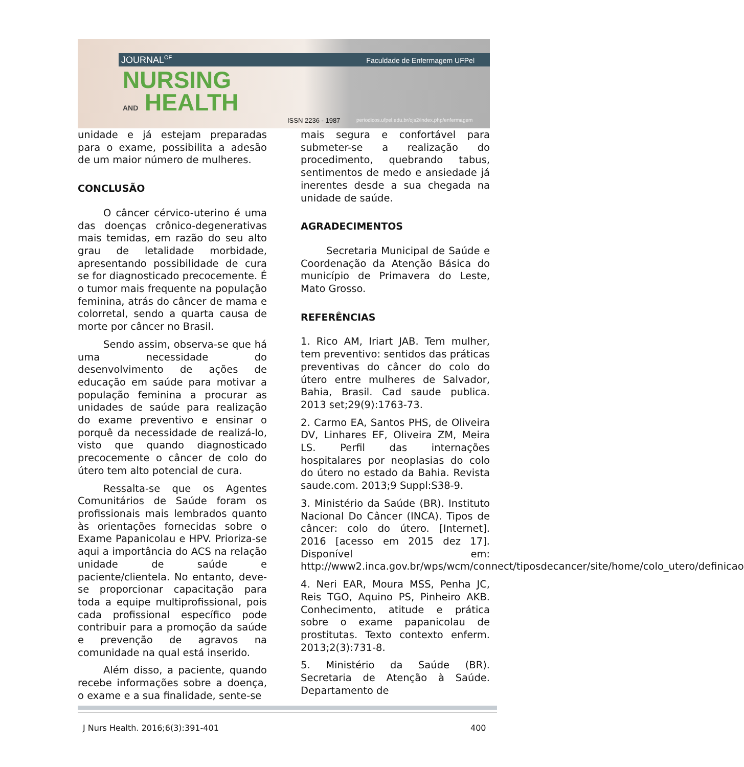JOURNAL<sup>OF</sup> Faculdade de Enfermagem UFPel
NURSING
AND HEALTH
ISSN 2236 - 1987
periodicos.ufpel.edu.br/ojs2/index.php/enfermagem
unidade e já estejam preparadas para o exame, possibilita a adesão de um maior número de mulheres.
CONCLUSÃO
O câncer cérvico-uterino é uma das doenças crônico-degenerativas mais temidas, em razão do seu alto grau de letalidade morbidade, apresentando possibilidade de cura se for diagnosticado precocemente. É o tumor mais frequente na população feminina, atrás do câncer de mama e colorretal, sendo a quarta causa de morte por câncer no Brasil.
Sendo assim, observa-se que há uma necessidade do desenvolvimento de ações de educação em saúde para motivar a população feminina a procurar as unidades de saúde para realização do exame preventivo e ensinar o porquê da necessidade de realizá-lo, visto que quando diagnosticado precocemente o câncer de colo do útero tem alto potencial de cura.
Ressalta-se que os Agentes Comunitários de Saúde foram os profissionais mais lembrados quanto às orientações fornecidas sobre o Exame Papanicolau e HPV. Prioriza-se aqui a importância do ACS na relação unidade de saúde e paciente/clientela. No entanto, deve-se proporcionar capacitação para toda a equipe multiprofissional, pois cada profissional específico pode contribuir para a promoção da saúde e prevenção de agravos na comunidade na qual está inserido.
Além disso, a paciente, quando recebe informações sobre a doença, o exame e a sua finalidade, sente-se
mais segura e confortável para submeter-se a realização do procedimento, quebrando tabus, sentimentos de medo e ansiedade já inerentes desde a sua chegada na unidade de saúde.
AGRADECIMENTOS
Secretaria Municipal de Saúde e Coordenação da Atenção Básica do município de Primavera do Leste, Mato Grosso.
REFERÊNCIAS
1. Rico AM, Iriart JAB. Tem mulher, tem preventivo: sentidos das práticas preventivas do câncer do colo do útero entre mulheres de Salvador, Bahia, Brasil. Cad saude publica. 2013 set;29(9):1763-73.
2. Carmo EA, Santos PHS, de Oliveira DV, Linhares EF, Oliveira ZM, Meira LS. Perfil das internações hospitalares por neoplasias do colo do útero no estado da Bahia. Revista saude.com. 2013;9 Suppl:S38-9.
3. Ministério da Saúde (BR). Instituto Nacional Do Câncer (INCA). Tipos de câncer: colo do útero. [Internet]. 2016 [acesso em 2015 dez 17]. Disponível em: http://www2.inca.gov.br/wps/wcm/connect/tiposdecancer/site/home/colo_utero/definicao
4. Neri EAR, Moura MSS, Penha JC, Reis TGO, Aquino PS, Pinheiro AKB. Conhecimento, atitude e prática sobre o exame papanicolau de prostitutas. Texto contexto enferm. 2013;2(3):731-8.
5. Ministério da Saúde (BR). Secretaria de Atenção à Saúde. Departamento de
J Nurs Health. 2016;6(3):391-401
400